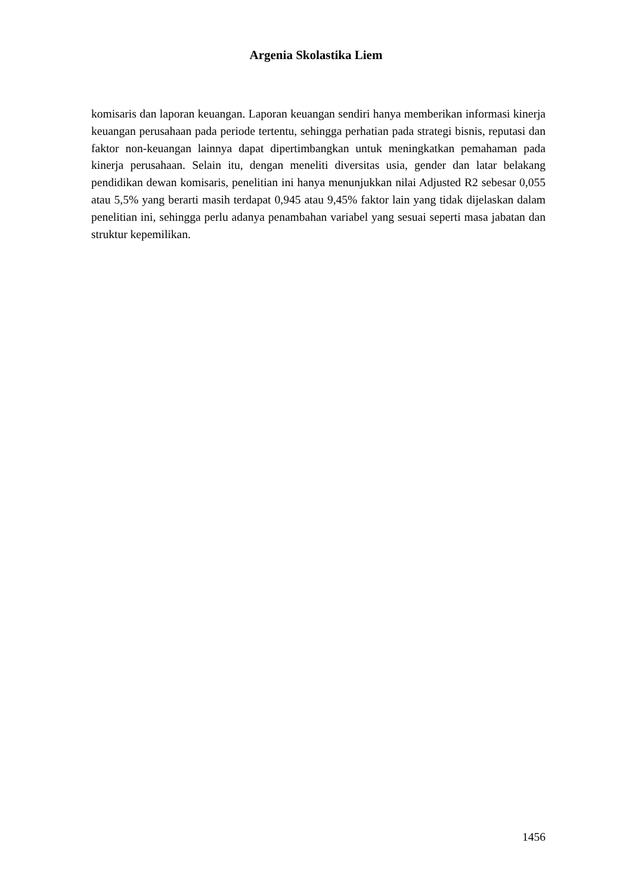Argenia Skolastika Liem
komisaris dan laporan keuangan. Laporan keuangan sendiri hanya memberikan informasi kinerja keuangan perusahaan pada periode tertentu, sehingga perhatian pada strategi bisnis, reputasi dan faktor non-keuangan lainnya dapat dipertimbangkan untuk meningkatkan pemahaman pada kinerja perusahaan. Selain itu, dengan meneliti diversitas usia, gender dan latar belakang pendidikan dewan komisaris, penelitian ini hanya menunjukkan nilai Adjusted R2 sebesar 0,055 atau 5,5% yang berarti masih terdapat 0,945 atau 9,45% faktor lain yang tidak dijelaskan dalam penelitian ini, sehingga perlu adanya penambahan variabel yang sesuai seperti masa jabatan dan struktur kepemilikan.
1456